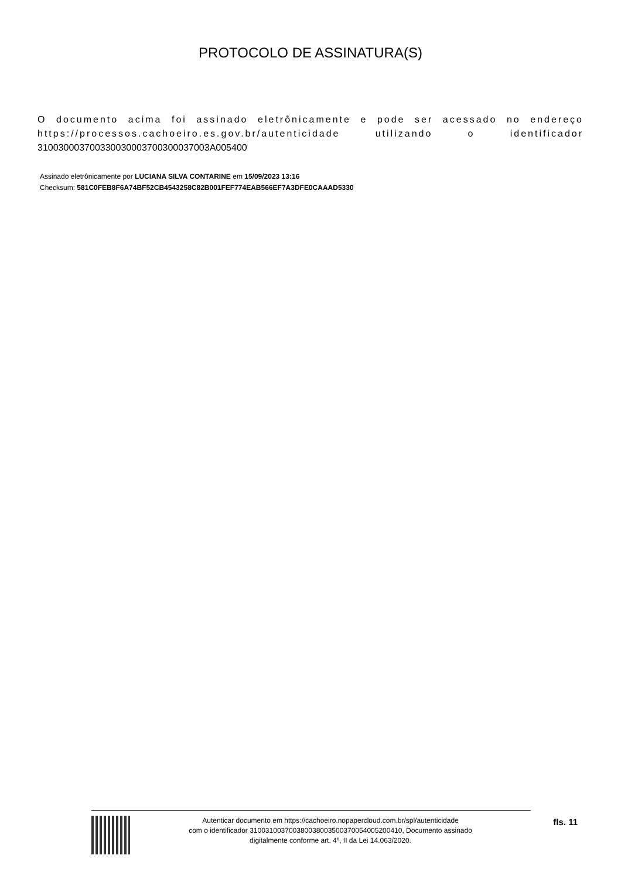PROTOCOLO DE ASSINATURA(S)
O documento acima foi assinado eletrônicamente e pode ser acessado no endereço https://processos.cachoeiro.es.gov.br/autenticidade utilizando o identificador 310030003700330030003700300037003A005400
Assinado eletrônicamente por LUCIANA SILVA CONTARINE em 15/09/2023 13:16
Checksum: 581C0FEB8F6A74BF52CB4543258C82B001FEF774EAB566EF7A3DFE0CAAAD5330
Autenticar documento em https://cachoeiro.nopapercloud.com.br/spl/autenticidade
com o identificador 310031003700380038003500370054005200410, Documento assinado
digitalmente conforme art. 4º, II da Lei 14.063/2020.
fls. 11